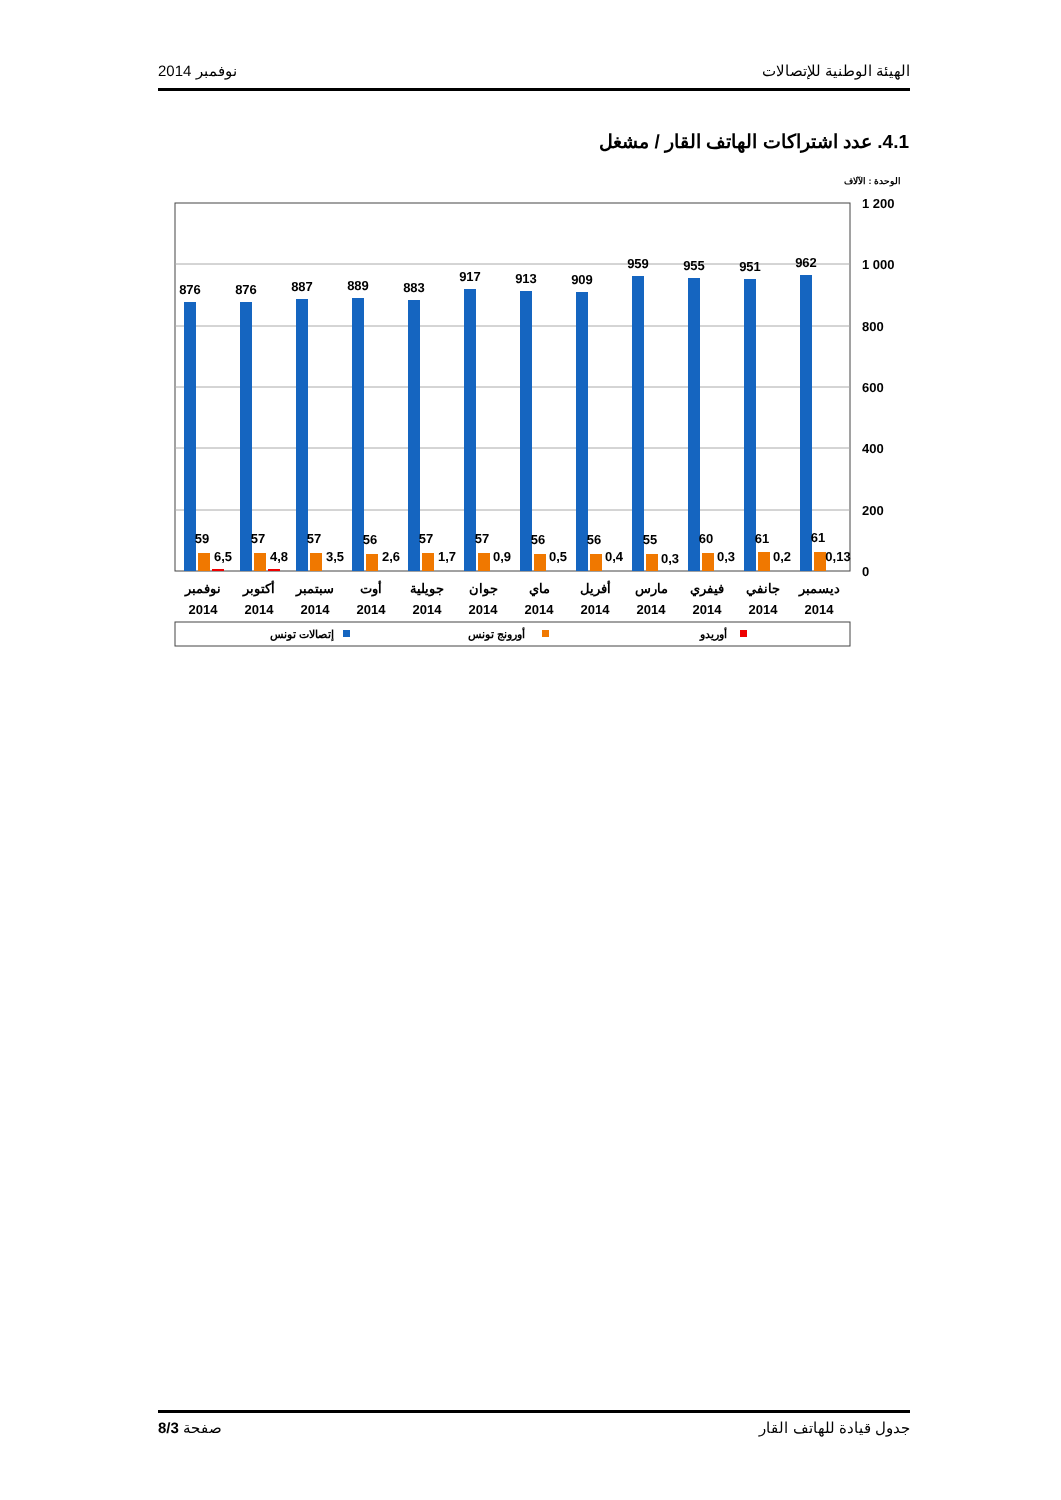نوفمبر 2014 الهيئة الوطنية للإتصالات
4.1. عدد اشتراكات الهاتف القار / مشغل
الوحدة : الآلاف
1 200
1 000
800
600
400
200
0
876
876
887
889
883
917
913
909
959
955
951
962
59
57
57
56
57
57
56
56
55
60
61
61
6,5
4,8
3,5
2,6
1,7
0,9
0,5
0,4
0,3
0,3
0,2
0,13
نوفمبر
أكتوبر
سبتمبر
أوت
جويلية
جوان
ماي
أفريل
مارس
فيفري
جانفي
ديسمبر
2014
2014
2014
2014
2014
2014
2014
2014
2014
2014
2014
2014
إتصالات تونس
أورونج تونس
أوريدو
صفحة 8/3 جدول قيادة للهاتف القار